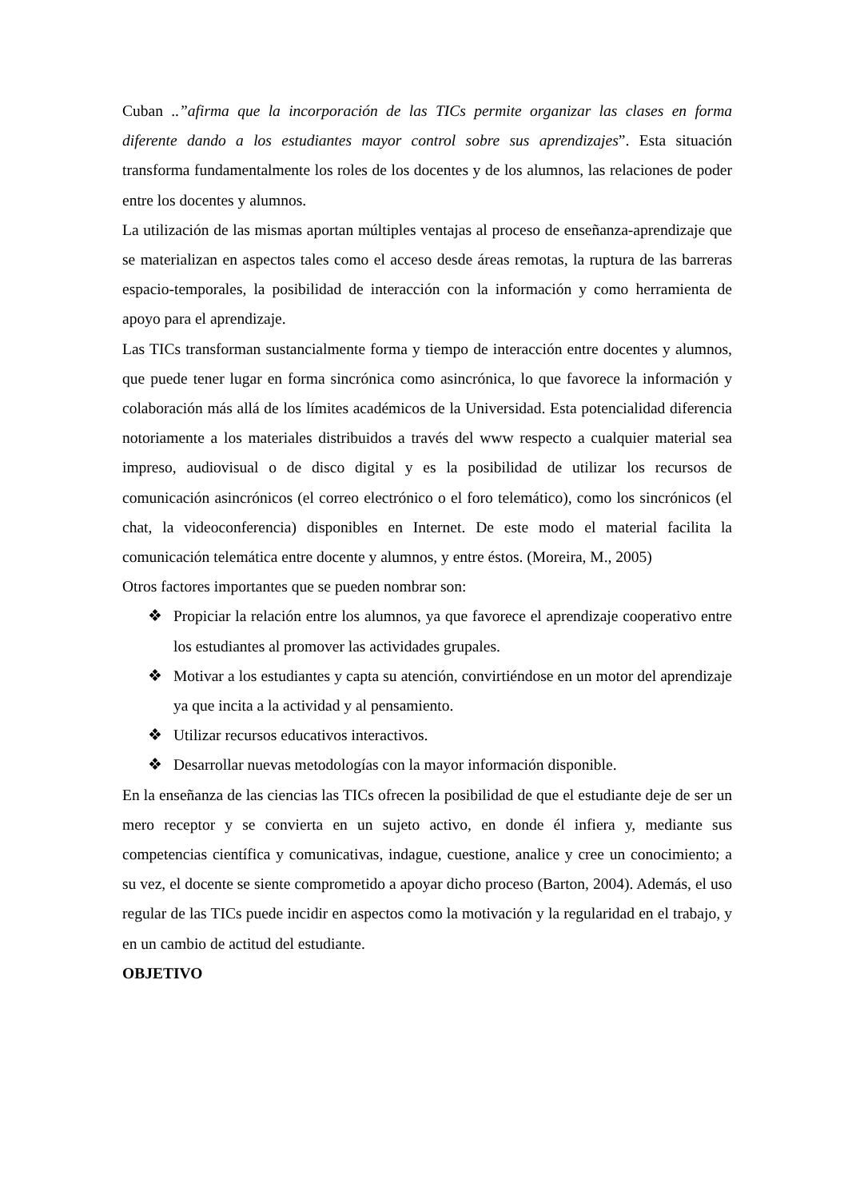Cuban ..”afirma que la incorporación de las TICs permite organizar las clases en forma diferente dando a los estudiantes mayor control sobre sus aprendizajes”. Esta situación transforma fundamentalmente los roles de los docentes y de los alumnos, las relaciones de poder entre los docentes y alumnos.
La utilización de las mismas aportan múltiples ventajas al proceso de enseñanza-aprendizaje que se materializan en aspectos tales como el acceso desde áreas remotas, la ruptura de las barreras espacio-temporales, la posibilidad de interacción con la información y como herramienta de apoyo para el aprendizaje.
Las TICs transforman sustancialmente forma y tiempo de interacción entre docentes y alumnos, que puede tener lugar en forma sincrónica como asincrónica, lo que favorece la información y colaboración más allá de los límites académicos de la Universidad. Esta potencialidad diferencia notoriamente a los materiales distribuidos a través del www respecto a cualquier material sea impreso, audiovisual o de disco digital y es la posibilidad de utilizar los recursos de comunicación asincrónicos (el correo electrónico o el foro telemático), como los sincrónicos (el chat, la videoconferencia) disponibles en Internet. De este modo el material facilita la comunicación telemática entre docente y alumnos, y entre éstos. (Moreira, M., 2005)
Otros factores importantes que se pueden nombrar son:
❖ Propiciar la relación entre los alumnos, ya que favorece el aprendizaje cooperativo entre los estudiantes al promover las actividades grupales.
❖ Motivar a los estudiantes y capta su atención, convirtiéndose en un motor del aprendizaje ya que incita a la actividad y al pensamiento.
❖ Utilizar recursos educativos interactivos.
❖ Desarrollar nuevas metodologías con la mayor información disponible.
En la enseñanza de las ciencias las TICs ofrecen la posibilidad de que el estudiante deje de ser un mero receptor y se convierta en un sujeto activo, en donde él infiera y, mediante sus competencias científica y comunicativas, indague, cuestione, analice y cree un conocimiento; a su vez, el docente se siente comprometido a apoyar dicho proceso (Barton, 2004). Además, el uso regular de las TICs puede incidir en aspectos como la motivación y la regularidad en el trabajo, y en un cambio de actitud del estudiante.
OBJETIVO